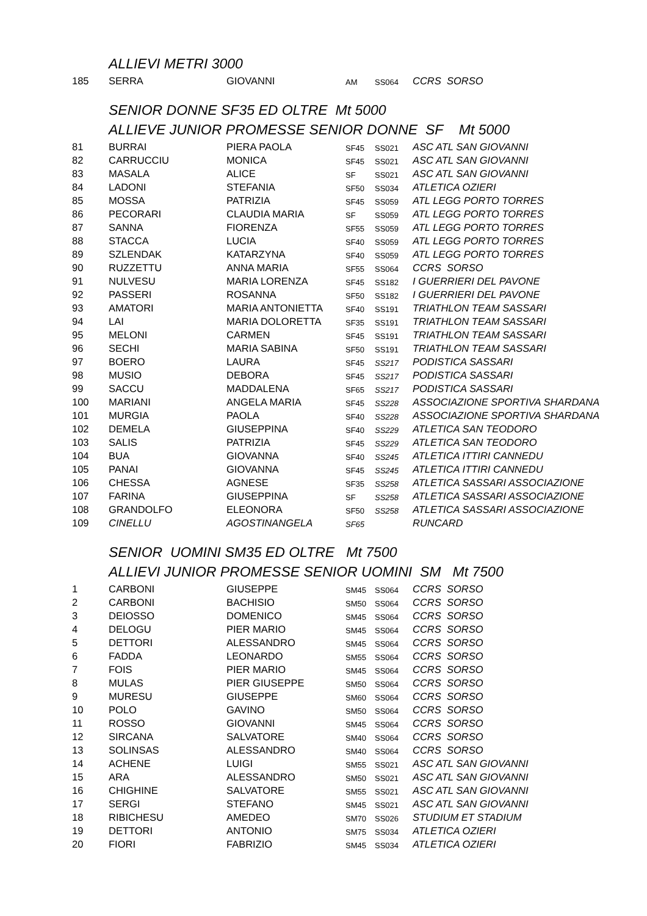ALLIEVI METRI 3000
| 185 | SERRA | GIOVANNI | AM | SS064 | CCRS SORSO |
SENIOR DONNE SF35 ED OLTRE Mt 5000
ALLIEVE JUNIOR PROMESSE SENIOR DONNE SF Mt 5000
| 81 | BURRAI | PIERA PAOLA | SF45 | SS021 | ASC ATL SAN GIOVANNI |
| 82 | CARRUCCIU | MONICA | SF45 | SS021 | ASC ATL SAN GIOVANNI |
| 83 | MASALA | ALICE | SF | SS021 | ASC ATL SAN GIOVANNI |
| 84 | LADONI | STEFANIA | SF50 | SS034 | ATLETICA OZIERI |
| 85 | MOSSA | PATRIZIA | SF45 | SS059 | ATL LEGG PORTO TORRES |
| 86 | PECORARI | CLAUDIA MARIA | SF | SS059 | ATL LEGG PORTO TORRES |
| 87 | SANNA | FIORENZA | SF55 | SS059 | ATL LEGG PORTO TORRES |
| 88 | STACCA | LUCIA | SF40 | SS059 | ATL LEGG PORTO TORRES |
| 89 | SZLENDAK | KATARZYNA | SF40 | SS059 | ATL LEGG PORTO TORRES |
| 90 | RUZZETTU | ANNA MARIA | SF55 | SS064 | CCRS SORSO |
| 91 | NULVESU | MARIA LORENZA | SF45 | SS182 | I GUERRIERI DEL PAVONE |
| 92 | PASSERI | ROSANNA | SF50 | SS182 | I GUERRIERI DEL PAVONE |
| 93 | AMATORI | MARIA ANTONIETTA | SF40 | SS191 | TRIATHLON TEAM SASSARI |
| 94 | LAI | MARIA DOLORETTA | SF35 | SS191 | TRIATHLON TEAM SASSARI |
| 95 | MELONI | CARMEN | SF45 | SS191 | TRIATHLON TEAM SASSARI |
| 96 | SECHI | MARIA SABINA | SF50 | SS191 | TRIATHLON TEAM SASSARI |
| 97 | BOERO | LAURA | SF45 | SS217 | PODISTICA SASSARI |
| 98 | MUSIO | DEBORA | SF45 | SS217 | PODISTICA SASSARI |
| 99 | SACCU | MADDALENA | SF65 | SS217 | PODISTICA SASSARI |
| 100 | MARIANI | ANGELA MARIA | SF45 | SS228 | ASSOCIAZIONE SPORTIVA SHARDANA |
| 101 | MURGIA | PAOLA | SF40 | SS228 | ASSOCIAZIONE SPORTIVA SHARDANA |
| 102 | DEMELA | GIUSEPPINA | SF40 | SS229 | ATLETICA SAN TEODORO |
| 103 | SALIS | PATRIZIA | SF45 | SS229 | ATLETICA SAN TEODORO |
| 104 | BUA | GIOVANNA | SF40 | SS245 | ATLETICA ITTIRI CANNEDU |
| 105 | PANAI | GIOVANNA | SF45 | SS245 | ATLETICA ITTIRI CANNEDU |
| 106 | CHESSA | AGNESE | SF35 | SS258 | ATLETICA SASSARI ASSOCIAZIONE |
| 107 | FARINA | GIUSEPPINA | SF | SS258 | ATLETICA SASSARI ASSOCIAZIONE |
| 108 | GRANDOLFO | ELEONORA | SF50 | SS258 | ATLETICA SASSARI ASSOCIAZIONE |
| 109 | CINELLU | AGOSTINANGELA | SF65 | | RUNCARD |
SENIOR UOMINI SM35 ED OLTRE Mt 7500
ALLIEVI JUNIOR PROMESSE SENIOR UOMINI SM Mt 7500
| 1 | CARBONI | GIUSEPPE | SM45 | SS064 | CCRS SORSO |
| 2 | CARBONI | BACHISIO | SM50 | SS064 | CCRS SORSO |
| 3 | DEIOSSO | DOMENICO | SM45 | SS064 | CCRS SORSO |
| 4 | DELOGU | PIER MARIO | SM45 | SS064 | CCRS SORSO |
| 5 | DETTORI | ALESSANDRO | SM45 | SS064 | CCRS SORSO |
| 6 | FADDA | LEONARDO | SM55 | SS064 | CCRS SORSO |
| 7 | FOIS | PIER MARIO | SM45 | SS064 | CCRS SORSO |
| 8 | MULAS | PIER GIUSEPPE | SM50 | SS064 | CCRS SORSO |
| 9 | MURESU | GIUSEPPE | SM60 | SS064 | CCRS SORSO |
| 10 | POLO | GAVINO | SM50 | SS064 | CCRS SORSO |
| 11 | ROSSO | GIOVANNI | SM45 | SS064 | CCRS SORSO |
| 12 | SIRCANA | SALVATORE | SM40 | SS064 | CCRS SORSO |
| 13 | SOLINSAS | ALESSANDRO | SM40 | SS064 | CCRS SORSO |
| 14 | ACHENE | LUIGI | SM55 | SS021 | ASC ATL SAN GIOVANNI |
| 15 | ARA | ALESSANDRO | SM50 | SS021 | ASC ATL SAN GIOVANNI |
| 16 | CHIGHINE | SALVATORE | SM55 | SS021 | ASC ATL SAN GIOVANNI |
| 17 | SERGI | STEFANO | SM45 | SS021 | ASC ATL SAN GIOVANNI |
| 18 | RIBICHESU | AMEDEO | SM70 | SS026 | STUDIUM ET STADIUM |
| 19 | DETTORI | ANTONIO | SM75 | SS034 | ATLETICA OZIERI |
| 20 | FIORI | FABRIZIO | SM45 | SS034 | ATLETICA OZIERI |